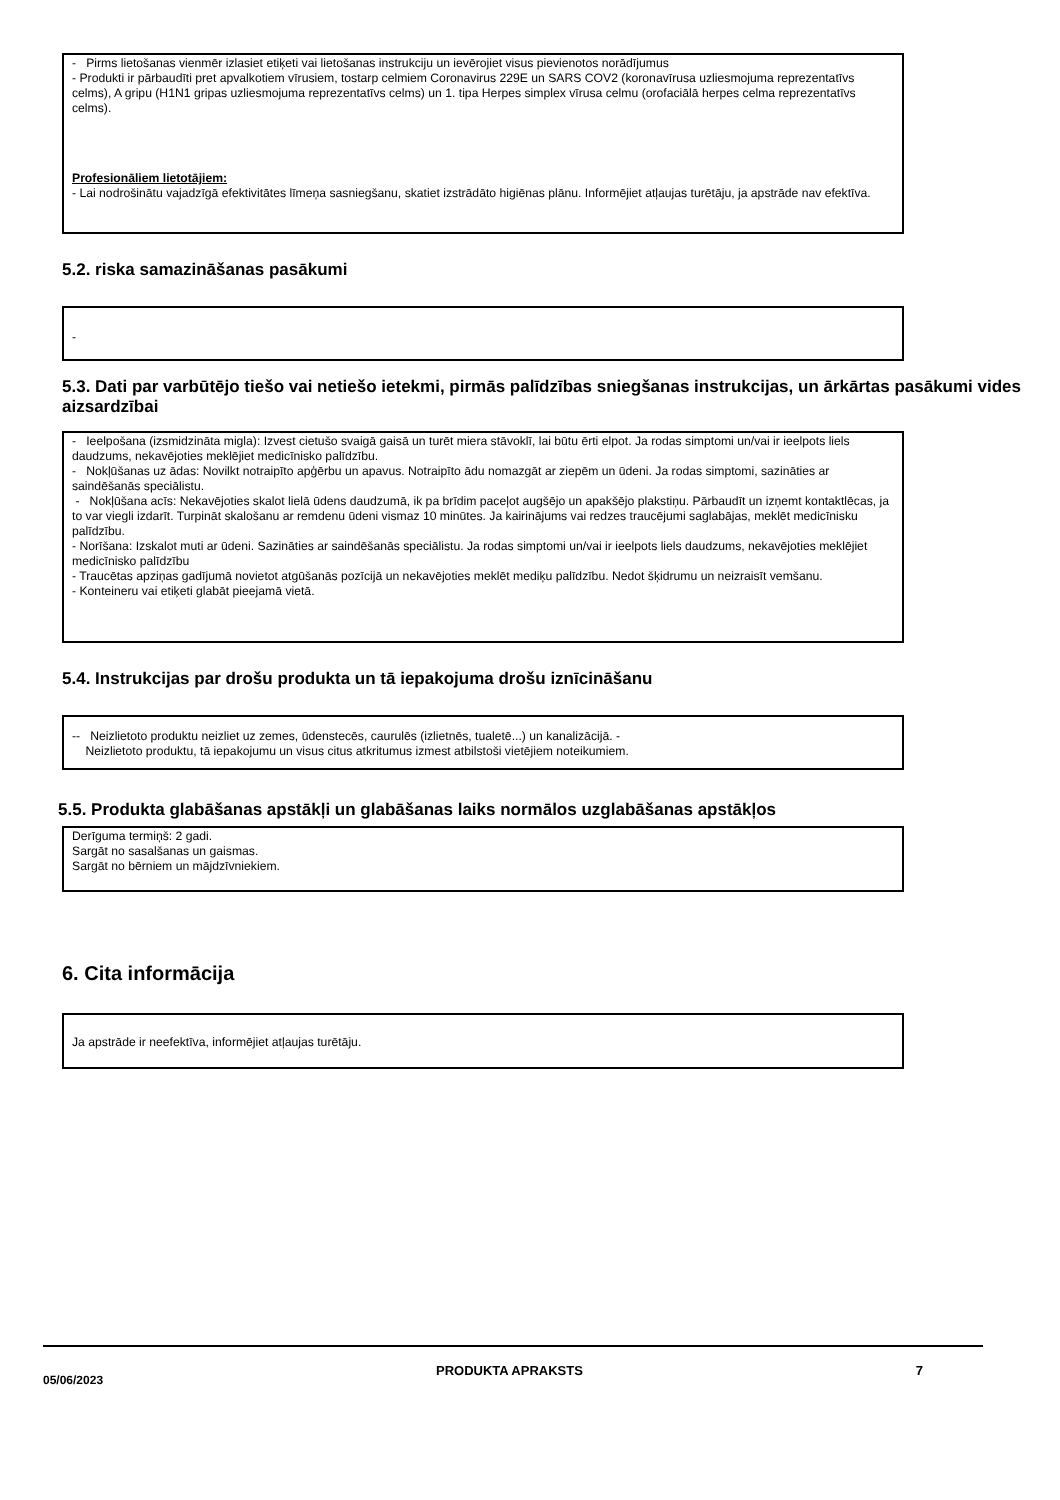- Pirms lietošanas vienmēr izlasiet etiķeti vai lietošanas instrukciju un ievērojiet visus pievienotos norādījumus
- Produkti ir pārbaudīti pret apvalkotiem vīrusiem, tostarp celmiem Coronavirus 229E un SARS COV2 (koronavīrusa uzliesmojuma reprezentatīvs celms), A gripu (H1N1 gripas uzliesmojuma reprezentatīvs celms) un 1. tipa Herpes simplex vīrusa celmu (orofaciālā herpes celma reprezentatīvs celms).
Profesionāliem lietotājiem:
- Lai nodrošinātu vajadzīgā efektivitātes līmeņa sasniegšanu, skatiet izstrādāto higiēnas plānu. Informējiet atļaujas turētāju, ja apstrāde nav efektīva.
5.2. riska samazināšanas pasākumi
-
5.3. Dati par varbūtējo tiešo vai netiešo ietekmi, pirmās palīdzības sniegšanas instrukcijas, un ārkārtas pasākumi vides aizsardzībai
- Ieelpošana (izsmidzināta migla): Izvest cietušo svaigā gaisā un turēt miera stāvoklī, lai būtu ērti elpot. Ja rodas simptomi un/vai ir ieelpots liels daudzums, nekavējoties meklējiet medicīnisko palīdzību.
- Nokļūšanas uz ādas: Novilkt notraipīto apģērbu un apavus. Notraipīto ādu nomazgāt ar ziepēm un ūdeni. Ja rodas simptomi, sazināties ar saindēšanās speciālistu.
- Nokļūšana acīs: Nekavējoties skalot lielā ūdens daudzumā, ik pa brīdim paceļot augšējo un apakšējo plakstiņu. Pārbaudīt un izņemt kontaktlēcas, ja to var viegli izdarīt. Turpināt skalošanu ar remdenu ūdeni vismaz 10 minūtes. Ja kairinājums vai redzes traucējumi saglabājas, meklēt medicīnisku palīdzību.
- Norīšana: Izskalot muti ar ūdeni. Sazināties ar saindēšanās speciālistu. Ja rodas simptomi un/vai ir ieelpots liels daudzums, nekavējoties meklējiet medicīnisko palīdzību
- Traucētas apziņas gadījumā novietot atgūšanās pozīcijā un nekavējoties meklēt mediķu palīdzību. Nedot šķidrumu un neizraisīt vemšanu.
- Konteineru vai etiķeti glabāt pieejamā vietā.
5.4. Instrukcijas par drošu produkta un tā iepakojuma drošu iznīcināšanu
-- Neizlietoto produktu neizliet uz zemes, ūdenstecēs, caurulēs (izlietnēs, tualetē...) un kanalizācijā. -
Neizlietoto produktu, tā iepakojumu un visus citus atkritumus izmest atbilstoši vietējiem noteikumiem.
5.5. Produkta glabāšanas apstākļi un glabāšanas laiks normālos uzglabāšanas apstākļos
Derīguma termiņš: 2 gadi.
Sargāt no sasalšanas un gaismas.
Sargāt no bērniem un mājdzīvniekiem.
6. Cita informācija
Ja apstrāde ir neefektīva, informējiet atļaujas turētāju.
05/06/2023 PRODUKTA APRAKSTS 7